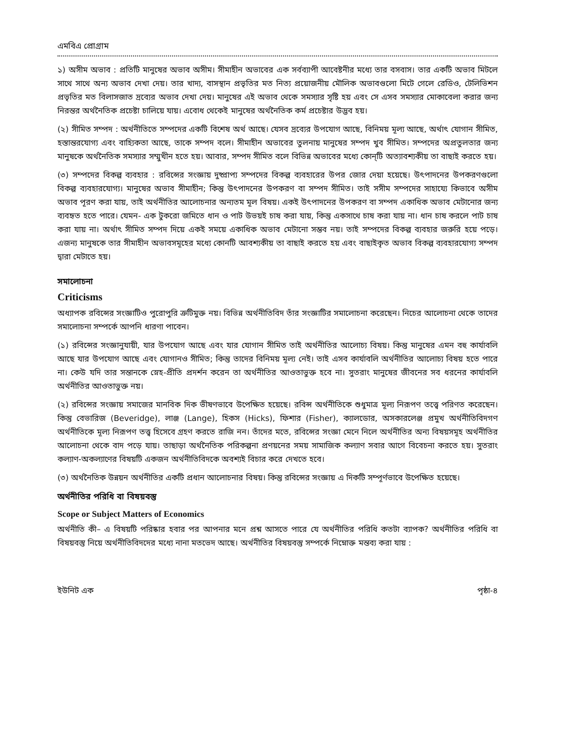এমবিএ প্রোগ্রাম
১) অসীম অভাব : প্রতিটি মানুষের অভাব অসীম। সীমাহীন অভাবের এক সর্বব্যাপী আবেষ্টনীর মধ্যে তার বসবাস। তার একটি অভাব মিটলে সাথে সাথে অন্য অভাব দেখা দেয়। তার খাদ্য, বাসস্থান প্রভৃতির মত নিত্য প্রয়োজনীয় মৌলিক অভাবগুলো মিটে গেলে রেডিও, টেলিভিশন প্রভৃতির মত বিলাসজাত দ্রব্যের অভাব দেখা দেয়। মানুষের এই অভাব থেকে সমস্যার সৃষ্টি হয় এবং সে এসব সমস্যার মোকাবেলা করার জন্য নিরন্তর অর্থনৈতিক প্রচেষ্টা চালিয়ে যায়। এবোধ থেকেই মানুষের অর্থনৈতিক কর্ম প্রচেষ্টার উদ্ভব হয়।
(২) সীমিত সম্পদ : অর্থনীতিতে সম্পদের একটি বিশেষ অর্থ আছে। যেসব দ্রব্যের উপযোগ আছে, বিনিময় মূল্য আছে, অর্থাৎ যোগান সীমিত, হস্তান্তরযোগ্য এবং বাহ্যিকতা আছে, তাকে সম্পদ বলে। সীমাহীন অভাবের তুলনায় মানুষের সম্পদ খুব সীমিত। সম্পদের অপ্রতুলতার জন্য মানুষকে অর্থনৈতিক সমস্যার সম্মুখীন হতে হয়। আবার, সম্পদ সীমিত বলে বিভিন্ন অভাবের মধ্যে কোন্‌টি অত্যাবশ্যকীয় তা বাছাই করতে হয়।
(৩) সম্পদের বিকল্প ব্যবহার : রবিন্সের সংজ্ঞায় দুষ্প্রাপ্য সম্পদের বিকল্প ব্যবহারের উপর জোর দেয়া হয়েছে। উৎপাদনের উপকরণগুলো বিকল্প ব্যবহারযোগ্য। মানুষের অভাব সীমাহীন; কিন্তু উৎপাদনের উপকরণ বা সম্পদ সীমিত। তাই সসীম সম্পদের সাহায্যে কিভাবে অসীম অভাব পূরণ করা যায়, তাই অর্থনীতির আলোচনার অন্যতম মূল বিষয়। একই উৎপাদনের উপকরণ বা সম্পদ একাধিক অভাব মেটানোর জন্য ব্যবহৃত হতে পারে। যেমন- এক টুকরো জমিতে ধান ও পাট উভয়ই চাষ করা যায়, কিন্তু একসাথে চাষ করা যায় না। ধান চাষ করলে পাট চাষ করা যায় না। অর্থাৎ সীমিত সম্পদ দিয়ে একই সময়ে একাধিক অভাব মেটানো সম্ভব নয়। তাই সম্পদের বিকল্প ব্যবহার জরুরি হয়ে পড়ে। এজন্য মানুষকে তার সীমাহীন অভাবসমূহের মধ্যে কোনটি আবশ্যকীয় তা বাছাই করতে হয় এবং বাছাইকৃত অভাব বিকল্প ব্যবহারযোগ্য সম্পদ দ্বারা মেটাতে হয়।
সমালোচনা
Criticisms
অধ্যাপক রবিন্সের সংজ্ঞাটিও পুরোপুরি ত্রুটিমুক্ত নয়। বিভিন্ন অর্থনীতিবিদ তাঁর সংজ্ঞাটির সমালোচনা করেছেন। নিচের আলোচনা থেকে তাদের সমালোচনা সম্পর্কে আপনি ধারণা পাবেন।
(১) রবিন্সের সংজ্ঞানুযায়ী, যার উপযোগ আছে এবং যার যোগান সীমিত তাই অর্থনীতির আলোচ্য বিষয়। কিন্তু মানুষের এমন বহু কার্যাবলি আছে যার উপযোগ আছে এবং যোগানও সীমিত; কিন্তু তাদের বিনিময় মূল্য নেই। তাই এসব কার্যাবলি অর্থনীতির আলোচ্য বিষয় হতে পারে না। কেউ যদি তার সন্তানকে স্নেহ-প্রীতি প্রদর্শন করেন তা অর্থনীতির আওতাভুক্ত হবে না। সুতরাং মানুষের জীবনের সব ধরনের কার্যাবলি অর্থনীতির আওতাভুক্ত নয়।
(২) রবিন্সের সংজ্ঞায় সমাজের মানবিক দিক ভীষণভাবে উপেক্ষিত হয়েছে। রবিন্স অর্থনীতিকে শুধুমাত্র মূল্য নিরূপণ তত্ত্বে পরিণত করেছেন। কিন্তু বেভারিজ (Beveridge), লাঞ্জ (Lange), হিকস (Hicks), ফিশার (Fisher), ক্যালডোর, অসকারলেঞ্জ প্রমুখ অর্থনীতিবিদগণ অর্থনীতিকে মূল্য নিরূপণ তত্ত্ব হিসেবে গ্রহণ করতে রাজি নন। তাঁদের মতে, রবিন্সের সংজ্ঞা মেনে নিলে অর্থনীতির অন্য বিষয়সমূহ অর্থনীতির আলোচনা থেকে বাদ পড়ে যায়। তাছাড়া অর্থনৈতিক পরিকল্পনা প্রণয়নের সময় সামাজিক কল্যাণ সবার আগে বিবেচনা করতে হয়। সুতরাং কল্যাণ-অকল্যাণের বিষয়টি একজন অর্থনীতিবিদকে অবশ্যই বিচার করে দেখতে হবে।
(৩) অর্থনৈতিক উন্নয়ন অর্থনীতির একটি প্রধান আলোচনার বিষয়। কিন্তু রবিন্সের সংজ্ঞায় এ দিকটি সম্পূর্ণভাবে উপেক্ষিত হয়েছে।
অর্থনীতির পরিধি বা বিষয়বস্তু
Scope or Subject Matters of Economics
অর্থনীতি কী– এ বিষয়টি পরিষ্কার হবার পর আপনার মনে প্রশ্ন আসতে পারে যে অর্থনীতির পরিধি কতটা ব্যাপক? অর্থনীতির পরিধি বা বিষয়বস্তু নিয়ে অর্থনীতিবিদদের মধ্যে নানা মতভেদ আছে। অর্থনীতির বিষয়বস্তু সম্পর্কে নিম্নোক্ত মন্তব্য করা যায় :
ইউনিট এক পৃষ্ঠা-৪